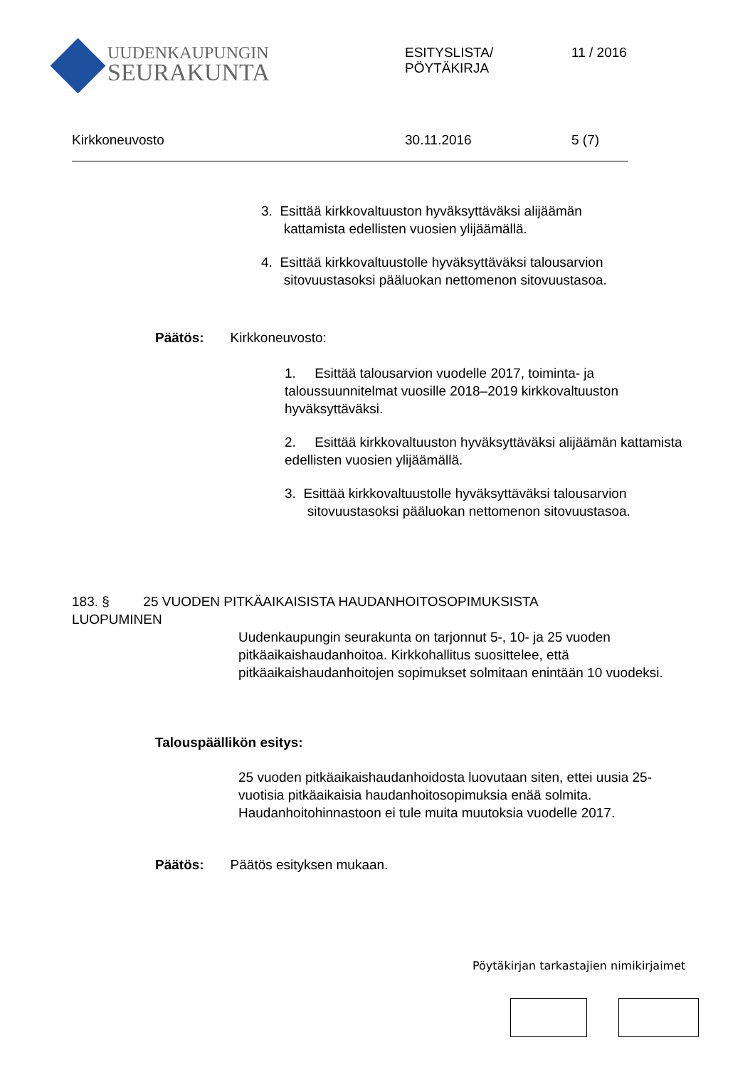UUDENKAUPUNGIN
SEURAKUNTA
ESITYSLISTA/
PÖYTÄKIRJA
11 / 2016
Kirkkoneuvosto 30.11.2016 5 (7)
3. Esittää kirkkovaltuuston hyväksyttäväksi alijäämän
kattamista edellisten vuosien ylijäämällä.
4. Esittää kirkkovaltuustolle hyväksyttäväksi talousarvion
sitovuustasoksi pääluokan nettomenon sitovuustasoa.
Päätös: Kirkkoneuvosto:
1. Esittää talousarvion vuodelle 2017, toiminta- ja taloussuunnitelmat vuosille 2018–2019 kirkkovaltuuston hyväksyttäväksi.
2. Esittää kirkkovaltuuston hyväksyttäväksi alijäämän kattamista edellisten vuosien ylijäämällä.
3. Esittää kirkkovaltuustolle hyväksyttäväksi talousarvion
sitovuustasoksi pääluokan nettomenon sitovuustasoa.
183. § 25 VUODEN PITKÄAIKAISISTA HAUDANHOITOSOPIMUKSISTA
LUOPUMINEN
Uudenkaupungin seurakunta on tarjonnut 5-, 10- ja 25 vuoden pitkäaikaishaudanhoitoa. Kirkkohallitus suosittelee, että pitkäaikaishaudanhoitojen sopimukset solmitaan enintään 10 vuodeksi.
Talouspäällikön esitys:
25 vuoden pitkäaikaishaudanhoidosta luovutaan siten, ettei uusia 25- vuotisia pitkäaikaisia haudanhoitosopimuksia enää solmita. Haudanhoitohinnastoon ei tule muita muutoksia vuodelle 2017.
Päätös: Päätös esityksen mukaan.
Pöytäkirjan tarkastajien nimikirjaimet